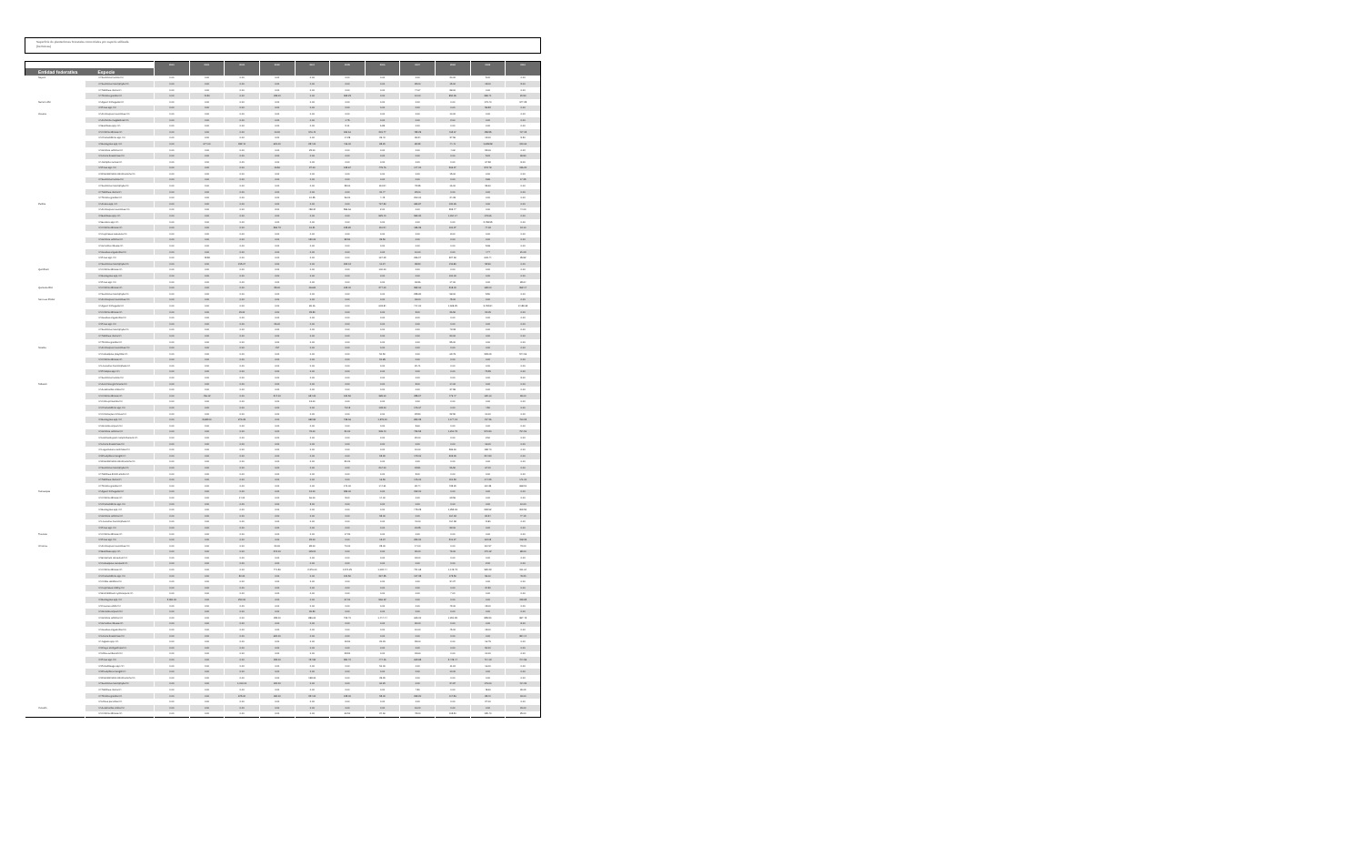Superficie de plantaciones forestales comerciales por especie utilizada
(hectáreas)
| | | 2000 | 2001 | 2002 | 2003 | 2004 | 2005 | 2006 | 2007 | 2008 | 2009 | 2010 |
| --- | --- | --- | --- | --- | --- | --- | --- | --- | --- | --- | --- | --- |
| Entidad federativa | Especie | | | | | | | | | | | |
| Nayarit | <i>Swietenia humilis</i> | 0.00 | 0.00 | 0.00 | 0.00 | 0.00 | 0.00 | 0.00 | 0.00 | 20.00 | 5.00 | 0.00 |
| | <i>Swietenia macrophylla</i> | 0.00 | 0.00 | 0.00 | 0.00 | 0.00 | 0.00 | 0.00 | 25.00 | 15.00 | 15.00 | 5.00 |
| | <i>Tabebuia rosea</i> | 0.00 | 0.00 | 0.00 | 0.00 | 0.00 | 0.00 | 0.00 | 47.67 | 58.00 | 0.00 | 0.00 |
| | <i>Tectona grandis</i> | 0.00 | 40.50 | 0.00 | 138.00 | 0.00 | 363.23 | 0.00 | 10.00 | 850.69 | 286.71 | 20.80 |
| Nuevo León | <i>Agave lechuguilla</i> | 0.00 | 0.00 | 0.00 | 0.00 | 0.00 | 0.00 | 0.00 | 0.00 | 0.00 | 173.40 | 347.25 |
| | <i>Pinus spp.</i> | 0.00 | 0.00 | 0.00 | 0.00 | 0.00 | 0.00 | 0.00 | 0.00 | 0.00 | 56.53 | 0.00 |
| Oaxaca | <i>Acrocarpus fraxinifolius</i> | 0.00 | 0.00 | 0.00 | 0.00 | 0.00 | 0.00 | 0.00 | 0.00 | 10.00 | 0.00 | 0.00 |
| | <i>Aechmea magdalenae</i> | 0.00 | 0.00 | 0.00 | 0.00 | 0.00 | 1.75 | 0.00 | 0.00 | 2.00 | 0.00 | 0.00 |
| | <i>Bambusa spp.</i> | 0.00 | 0.00 | 0.00 | 0.00 | 0.00 | 5.11 | 6.89 | 0.00 | 0.00 | 0.00 | 0.00 |
| | <i>Cedrela odorata</i> | 0.00 | 0.00 | 0.00 | 10.00 | 346.40 | 180.61 | 219.77 | 459.29 | 462.67 | 158.55 | 417.02 |
| | <i>Chamaedorea spp.</i> | 0.00 | 0.00 | 0.00 | 0.00 | 0.00 | 14.28 | 26.40 | 36.34 | 37.56 | 12.00 | 5.20 |
| | <i>Eucalyptus spp.</i> | 0.00 | 674.00 | 332.40 | 621.00 | 254.00 | 416.00 | 85.20 | 89.39 | 44.41 | 1,638.58 | 120.60 |
| | <i>Gmelina arborea</i> | 0.00 | 0.00 | 0.00 | 0.00 | 25.00 | 0.00 | 0.00 | 0.00 | 4.08 | 93.06 | 0.00 |
| | <i>Hevea brasiliensis</i> | 0.00 | 0.00 | 0.00 | 0.00 | 0.00 | 0.00 | 0.00 | 0.00 | 0.00 | 5.31 | 36.80 |
| | <i>Jatropha curcas</i> | 0.00 | 0.00 | 0.00 | 0.00 | 0.00 | 0.00 | 0.00 | 0.00 | 0.00 | 67.28 | 8.00 |
| | <i>Pinus spp.</i> | 0.00 | 0.00 | 0.00 | 16.50 | 37.00 | 133.84 | 478.76 | 147.00 | 206.97 | 543.78 | 136.20 |
| | <i>Roseodendron donell-smithii</i> | 0.00 | 0.00 | 0.00 | 0.00 | 0.00 | 0.00 | 0.00 | 0.00 | 15.00 | 0.00 | 0.00 |
| | <i>Swietenia humilis</i> | 0.00 | 0.00 | 0.00 | 0.00 | 0.00 | 0.00 | 0.00 | 0.00 | 0.00 | 9.86 | 17.25 |
| | <i>Swietenia macrophylla</i> | 0.00 | 0.00 | 0.00 | 0.00 | 0.00 | 55.00 | 110.54 | 75.35 | 16.00 | 39.60 | 0.00 |
| | <i>Tabebuia rosea</i> | 0.00 | 0.00 | 0.00 | 0.00 | 0.00 | 0.00 | 31.77 | 22.00 | 0.00 | 0.00 | 0.00 |
| | <i>Tectona grandis</i> | 0.00 | 0.00 | 0.00 | 0.00 | 10.25 | 96.00 | 4.45 | 200.00 | 24.33 | 0.00 | 0.00 |
| Puebla | <i>Acacia spp.</i> | 0.00 | 0.00 | 0.00 | 0.00 | 0.00 | 0.00 | 724.50 | 650.87 | 130.26 | 0.00 | 0.00 |
| | <i>Acrocarpus fraxinifolius</i> | 0.00 | 0.00 | 0.00 | 2.00 | 458.34 | 556.66 | 2.00 | 0.00 | 295.77 | 0.00 | 44.00 |
| | <i>Bambusa spp.</i> | 0.00 | 0.00 | 0.00 | 0.00 | 0.00 | 0.00 | 829.40 | 530.30 | 1,154.17 | 173.66 | 0.00 |
| | <i>Bursera spp.</i> | 0.00 | 0.00 | 0.00 | 0.00 | 0.00 | 0.00 | 0.00 | 0.00 | 0.00 | 2,498.95 | 0.00 |
| | <i>Cedrela odorata</i> | 0.00 | 0.00 | 0.00 | 569.73 | 16.21 | 125.80 | 110.34 | 186.36 | 100.37 | 47.18 | 13.10 |
| | <i>Cupressus lusitanica</i> | 0.00 | 0.00 | 0.00 | 0.00 | 0.00 | 0.00 | 0.00 | 0.00 | 8.00 | 0.00 | 0.00 |
| | <i>Gmelina arborea</i> | 0.00 | 0.00 | 0.00 | 0.00 | 150.00 | 89.50 | 39.50 | 0.00 | 0.00 | 0.00 | 0.00 |
| | <i>Grevillea robusta</i> | 0.00 | 0.00 | 0.00 | 0.00 | 0.00 | 0.00 | 0.00 | 0.00 | 0.00 | 5.68 | 0.00 |
| | <i>Guadua angustifolia</i> | 0.00 | 0.00 | 0.00 | 0.00 | 0.00 | 0.00 | 0.00 | 10.00 | 0.00 | 4.77 | 21.03 |
| | <i>Pinus spp.</i> | 0.00 | 45.58 | 0.00 | 0.00 | 0.00 | 0.00 | 124.09 | 266.97 | 327.69 | 603.44 | 35.82 |
| | <i>Swietenia macrophylla</i> | 0.00 | 0.00 | 215.07 | 0.00 | 0.00 | 302.12 | 10.24 | 38.50 | 211.89 | 52.90 | 0.00 |
| Querétaro | <i>Cedrela odorata</i> | 0.00 | 0.00 | 0.00 | 0.00 | 0.00 | 0.00 | 100.00 | 0.00 | 0.00 | 0.00 | 0.00 |
| | <i>Eucalyptus spp.</i> | 0.00 | 0.00 | 0.00 | 0.00 | 0.00 | 0.00 | 0.00 | 0.00 | 100.00 | 0.00 | 0.00 |
| | <i>Pinus spp.</i> | 0.00 | 0.00 | 0.00 | 0.00 | 0.00 | 0.00 | 0.00 | 18.36 | 17.00 | 0.00 | 28.64 |
| Quintana Roo | <i>Cedrela odorata</i> | 0.00 | 0.00 | 0.00 | 55.00 | 116.80 | 123.00 | 277.00 | 592.60 | 218.00 | 183.00 | 362.17 |
| | <i>Swietenia macrophylla</i> | 0.00 | 0.00 | 0.00 | 0.00 | 0.00 | 0.00 | 0.00 | 295.80 | 98.00 | 5.50 | 0.00 |
| San Luis Potosí | <i>Acrocarpus fraxinifolius</i> | 0.00 | 0.00 | 0.00 | 0.00 | 0.00 | 0.00 | 0.00 | 18.00 | 45.00 | 0.00 | 0.00 |
| | <i>Agave lechuguilla</i> | 0.00 | 0.00 | 0.00 | 0.00 | 86.16 | 0.00 | 603.84 | 714.00 | 1,608.29 | 3,492.84 | 2,159.65 |
| | <i>Cedrela odorata</i> | 0.00 | 0.00 | 15.00 | 0.00 | 33.50 | 0.00 | 0.00 | 5.00 | 26.50 | 31.05 | 0.00 |
| | <i>Guadua angustifolia</i> | 0.00 | 0.00 | 0.00 | 0.00 | 0.00 | 0.00 | 0.00 | 6.00 | 0.00 | 0.00 | 0.00 |
| | <i>Pinus spp.</i> | 0.00 | 0.00 | 0.00 | 26.00 | 0.00 | 0.00 | 0.00 | 0.00 | 0.00 | 0.00 | 0.00 |
| | <i>Swietenia macrophylla</i> | 0.00 | 0.00 | 0.00 | 0.00 | 0.00 | 0.00 | 0.00 | 0.00 | 73.33 | 0.00 | 0.00 |
| | <i>Tabebuia rosea</i> | 0.00 | 0.00 | 0.00 | 0.00 | 0.00 | 0.00 | 0.00 | 0.00 | 50.00 | 0.00 | 0.00 |
| | <i>Tectona grandis</i> | 0.00 | 0.00 | 0.00 | 0.00 | 0.00 | 0.00 | 0.00 | 0.00 | 55.00 | 0.00 | 0.00 |
| Sinaloa | <i>Acrocarpus fraxinifolius</i> | 0.00 | 0.00 | 0.00 | 4.57 | 0.00 | 0.00 | 0.00 | 0.00 | 0.00 | 0.00 | 0.00 |
| | <i>Caesalpinia platyloba</i> | 0.00 | 0.00 | 0.00 | 0.00 | 0.00 | 0.00 | 51.50 | 0.00 | 69.78 | 305.09 | 574.96 |
| | <i>Cedrela odorata</i> | 0.00 | 0.00 | 0.00 | 0.00 | 0.00 | 0.00 | 90.85 | 0.00 | 0.00 | 0.00 | 0.00 |
| | <i>Leucaena leucocephala</i> | 0.00 | 0.00 | 0.00 | 0.00 | 0.00 | 0.00 | 0.00 | 20.41 | 0.00 | 0.00 | 0.00 |
| | <i>Prosopis spp.</i> | 0.00 | 0.00 | 0.00 | 0.00 | 0.00 | 0.00 | 0.00 | 0.00 | 0.00 | 72.25 | 0.00 |
| | <i>Swietenia humilis</i> | 0.00 | 0.00 | 0.00 | 0.00 | 0.00 | 0.00 | 0.00 | 0.00 | 0.00 | 0.00 | 5.00 |
| Tabasco | <i>Avicennia germinans</i> | 0.00 | 0.00 | 0.00 | 0.00 | 0.00 | 0.00 | 0.00 | 5.00 | 14.00 | 0.00 | 0.00 |
| | <i>Azadirachta indica</i> | 0.00 | 0.00 | 0.00 | 0.00 | 0.00 | 0.00 | 0.00 | 0.00 | 37.58 | 0.00 | 0.00 |
| | <i>Cedrela odorata</i> | 0.00 | 466.12 | 0.00 | 544.00 | 654.00 | 120.50 | 389.00 | 255.97 | 479.47 | 120.10 | 65.00 |
| | <i>Ceiba pentandra</i> | 0.00 | 0.00 | 0.00 | 0.00 | 13.00 | 0.00 | 0.00 | 0.00 | 0.00 | 0.00 | 0.00 |
| | <i>Chamaedorea spp.</i> | 0.00 | 0.00 | 0.00 | 0.00 | 0.00 | 73.13 | 105.00 | 176.67 | 0.00 | 4.50 | 0.00 |
| | <i>Conocarpus erectus</i> | 0.00 | 0.00 | 0.00 | 0.00 | 0.00 | 0.00 | 0.00 | 22.50 | 22.50 | 10.00 | 0.00 |
| | <i>Eucalyptus spp.</i> | 0.00 | 2,685.00 | 876.05 | 0.00 | 682.80 | 768.66 | 1,378.00 | 830.39 | 1,177.13 | 407.36 | 760.92 |
| | <i>Gliricidia sepium</i> | 0.00 | 0.00 | 0.00 | 0.00 | 0.00 | 0.00 | 0.00 | 5.60 | 0.00 | 0.00 | 0.00 |
| | <i>Gmelina arborea</i> | 0.00 | 0.00 | 0.00 | 0.00 | 78.00 | 51.00 | 308.40 | 750.52 | 1,210.75 | 970.50 | 794.51 |
| | <i>Haematoxylum campechianum</i> | 0.00 | 0.00 | 0.00 | 0.00 | 0.00 | 0.00 | 0.00 | 20.00 | 0.00 | 2.60 | 0.00 |
| | <i>Hevea brasiliensis</i> | 0.00 | 0.00 | 0.00 | 0.00 | 0.00 | 0.00 | 0.00 | 0.00 | 0.00 | 16.00 | 0.00 |
| | <i>Laguncularia racemosa</i> | 0.00 | 0.00 | 0.00 | 0.00 | 0.00 | 0.00 | 0.00 | 10.00 | 286.60 | 198.70 | 0.00 |
| | <i>Rhizophora mangle</i> | 0.00 | 0.00 | 0.00 | 0.00 | 0.00 | 0.00 | 95.30 | 173.00 | 303.30 | 214.50 | 0.00 |
| | <i>Roseodendron donell-smithii</i> | 0.00 | 0.00 | 0.00 | 0.00 | 0.00 | 50.00 | 0.00 | 0.00 | 0.00 | 0.00 | 0.00 |
| | <i>Swietenia macrophylla</i> | 0.00 | 0.00 | 0.00 | 0.00 | 0.00 | 0.00 | 204.00 | 15.81 | 96.50 | 67.00 | 0.00 |
| | <i>Tabebuia donell-smithii</i> | 0.00 | 0.00 | 0.00 | 0.00 | 0.00 | 0.00 | 0.00 | 5.00 | 0.00 | 0.00 | 0.00 |
| | <i>Tabebuia rosea</i> | 0.00 | 0.00 | 0.00 | 0.00 | 0.00 | 0.00 | 16.50 | 146.00 | 191.50 | 144.29 | 141.00 |
| | <i>Tectona grandis</i> | 0.00 | 0.00 | 0.00 | 0.00 | 0.00 | 170.00 | 144.61 | 26.74 | 433.20 | 110.39 | 698.91 |
| Tamaulipas | <i>Agave lechuguilla</i> | 0.00 | 0.00 | 0.00 | 0.00 | 12.00 | 326.00 | 0.00 | 312.00 | 0.00 | 0.00 | 0.00 |
| | <i>Cedrela odorata</i> | 0.00 | 0.00 | 14.00 | 0.00 | 66.00 | 5.00 | 14.00 | 0.00 | 63.56 | 0.00 | 0.00 |
| | <i>Chamaedorea spp.</i> | 0.00 | 0.00 | 0.00 | 0.00 | 3.00 | 0.00 | 0.00 | 0.00 | 0.00 | 0.00 | 10.00 |
| | <i>Eucalyptus spp.</i> | 0.00 | 0.00 | 0.00 | 0.00 | 0.00 | 0.00 | 0.00 | 745.25 | 1,253.18 | 233.92 | 309.50 |
| | <i>Gmelina arborea</i> | 0.00 | 0.00 | 0.00 | 0.00 | 0.00 | 0.00 | 53.00 | 0.00 | 164.63 | 80.34 | 77.19 |
| | <i>Leucaena leucocephala</i> | 0.00 | 0.00 | 0.00 | 0.00 | 0.00 | 0.00 | 0.00 | 40.00 | 464.98 | 40.81 | 0.00 |
| | <i>Pinus spp.</i> | 0.00 | 0.00 | 0.00 | 0.00 | 0.00 | 0.00 | 0.00 | 19.25 | 53.00 | 0.00 | 0.00 |
| Tlaxcala | <i>Cedrela odorata</i> | 0.00 | 0.00 | 0.00 | 0.00 | 0.00 | 17.20 | 0.00 | 0.00 | 0.00 | 0.00 | 0.00 |
| | <i>Pinus spp.</i> | 0.00 | 0.00 | 0.00 | 0.00 | 25.00 | 0.00 | 13.34 | 230.31 | 210.27 | 113.03 | 198.36 |
| Veracruz | <i>Acrocarpus fraxinifolius</i> | 0.00 | 0.00 | 0.00 | 20.00 | 85.00 | 70.00 | 25.00 | 17.00 | 0.00 | 164.97 | 73.00 |
| | <i>Bambusa spp.</i> | 0.00 | 0.00 | 0.00 | 240.00 | 115.00 | 0.00 | 0.00 | 30.00 | 79.00 | 170.12 | 88.00 |
| | <i>Brosimum alicastrum</i> | 0.00 | 0.00 | 0.00 | 0.00 | 0.00 | 0.00 | 0.00 | 15.00 | 0.00 | 0.00 | 0.00 |
| | <i>Caesalpinia cacalaco</i> | 0.00 | 0.00 | 0.00 | 0.00 | 0.00 | 0.00 | 0.00 | 0.00 | 0.00 | 2.00 | 0.00 |
| | <i>Cedrela odorata</i> | 0.00 | 0.00 | 0.00 | 771.50 | 2,376.00 | 1,571.29 | 1,002.44 | 794.63 | 1,145.73 | 329.23 | 191.64 |
| | <i>Chamaedorea spp.</i> | 0.00 | 0.00 | 50.00 | 0.00 | 0.00 | 121.50 | 224.25 | 107.35 | 175.50 | 56.10 | 45.20 |
| | <i>Cordia alliodora</i> | 0.00 | 0.00 | 0.00 | 0.00 | 0.00 | 0.00 | 0.00 | 0.00 | 34.27 | 0.00 | 0.00 |
| | <i>Cupressus lindleyi</i> | 0.00 | 0.00 | 0.00 | 0.00 | 0.00 | 0.00 | 0.00 | 0.00 | 0.00 | 34.50 | 0.00 |
| | <i>Enterolobium cyclocarpum</i> | 0.00 | 0.00 | 0.00 | 0.00 | 0.00 | 0.00 | 0.00 | 0.00 | 7.00 | 0.00 | 0.00 |
| | <i>Eucalyptus spp.</i> | 2,360.00 | 0.00 | 290.00 | 0.00 | 0.00 | 67.00 | 866.12 | 0.00 | 0.00 | 0.00 | 159.82 |
| | <i>Fraxinus uhdei</i> | 0.00 | 0.00 | 0.00 | 0.00 | 0.00 | 0.00 | 0.00 | 0.00 | 49.00 | 15.00 | 0.00 |
| | <i>Gliricidia sepium</i> | 0.00 | 0.00 | 0.00 | 0.00 | 36.50 | 0.00 | 0.00 | 0.00 | 0.00 | 0.00 | 0.00 |
| | <i>Gmelina arborea</i> | 0.00 | 0.00 | 0.00 | 155.00 | 886.00 | 703.70 | 1,444.44 | 609.00 | 1,200.99 | 855.50 | 687.43 |
| | <i>Grevillea robusta</i> | 0.00 | 0.00 | 0.00 | 0.00 | 0.00 | 0.00 | 0.00 | 30.00 | 0.00 | 0.00 | 8.00 |
| | <i>Guadua angustifolia</i> | 0.00 | 0.00 | 0.00 | 0.00 | 0.00 | 0.00 | 0.00 | 10.00 | 45.00 | 15.00 | 0.00 |
| | <i>Hevea brasiliensis</i> | 0.00 | 0.00 | 0.00 | 620.00 | 0.00 | 0.00 | 0.00 | 0.00 | 0.00 | 0.00 | 384.14 |
| | <i>Juglans spp.</i> | 0.00 | 0.00 | 0.00 | 0.00 | 0.00 | 19.90 | 20.15 | 93.00 | 0.00 | 16.75 | 0.00 |
| | <i>Khaya senegalensis</i> | 0.00 | 0.00 | 0.00 | 0.00 | 0.00 | 0.00 | 0.00 | 0.00 | 0.00 | 50.00 | 0.00 |
| | <i>Melia azedarach</i> | 0.00 | 0.00 | 0.00 | 0.00 | 0.00 | 23.90 | 0.00 | 15.60 | 0.00 | 10.00 | 0.00 |
| | <i>Pinus spp.</i> | 0.00 | 0.00 | 0.00 | 152.00 | 434.80 | 381.70 | 447.16 | 609.85 | 2,448.44 | 714.13 | 704.56 |
| | <i>Pseudotsuga spp.</i> | 0.00 | 0.00 | 0.00 | 0.00 | 0.00 | 0.00 | 51.00 | 0.00 | 11.00 | 16.00 | 0.00 |
| | <i>Rhizophora mangle</i> | 0.00 | 0.00 | 0.00 | 0.00 | 0.00 | 0.00 | 0.00 | 0.00 | 10.00 | 0.00 | 0.00 |
| | <i>Roseodendron donell-smithii</i> | 0.00 | 0.00 | 0.00 | 0.00 | 198.00 | 0.00 | 39.30 | 0.00 | 0.00 | 0.00 | 0.00 |
| | <i>Swietenia macrophylla</i> | 0.00 | 0.00 | 1,010.01 | 120.00 | 0.00 | 0.00 | 60.20 | 0.00 | 24.87 | 176.00 | 414.30 |
| | <i>Tabebuia rosea</i> | 0.00 | 0.00 | 0.00 | 0.00 | 0.00 | 0.00 | 0.00 | 7.50 | 0.00 | 48.60 | 36.09 |
| | <i>Tectona grandis</i> | 0.00 | 0.00 | 845.00 | 180.00 | 324.00 | 125.00 | 55.00 | 269.20 | 117.56 | 85.40 | 18.00 |
| | <i>Ulmus parvifolia</i> | 0.00 | 0.00 | 0.00 | 0.00 | 0.00 | 0.00 | 0.00 | 0.00 | 0.00 | 27.00 | 0.00 |
| Yucatán | <i>Azadirachta indica</i> | 0.00 | 0.00 | 0.00 | 0.00 | 0.00 | 0.00 | 0.00 | 16.00 | 0.00 | 0.00 | 15.00 |
| | <i>Cedrela odorata</i> | 0.00 | 0.00 | 0.00 | 0.00 | 0.00 | 60.51 | 24.60 | 45.00 | 115.20 | 139.40 | 25.00 |